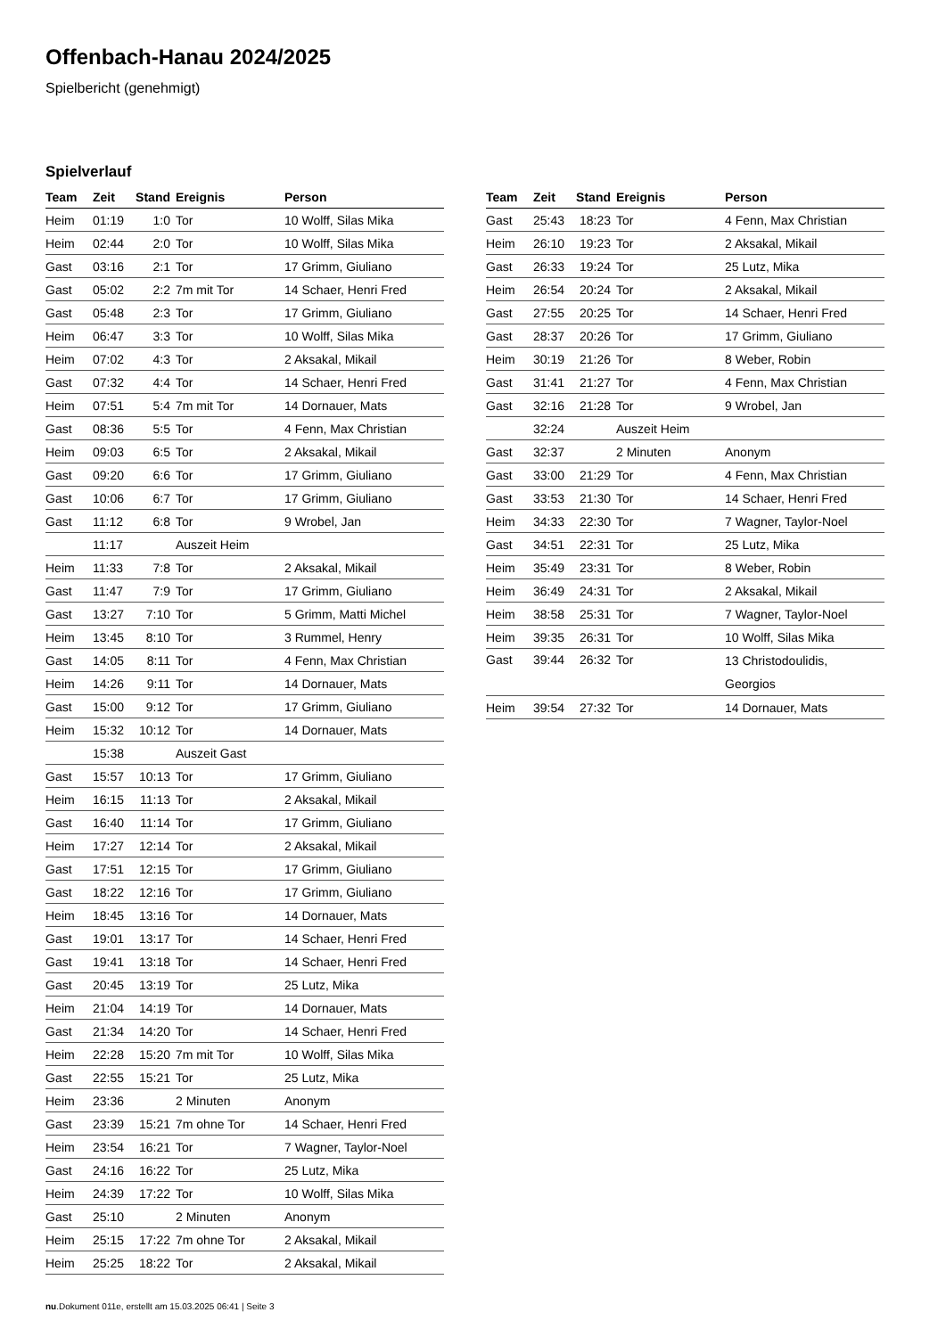Offenbach-Hanau 2024/2025
Spielbericht (genehmigt)
Spielverlauf
| Team | Zeit | Stand | Ereignis | Person |
| --- | --- | --- | --- | --- |
| Heim | 01:19 | 1:0 | Tor | 10 Wolff, Silas Mika |
| Heim | 02:44 | 2:0 | Tor | 10 Wolff, Silas Mika |
| Gast | 03:16 | 2:1 | Tor | 17 Grimm, Giuliano |
| Gast | 05:02 | 2:2 | 7m mit Tor | 14 Schaer, Henri Fred |
| Gast | 05:48 | 2:3 | Tor | 17 Grimm, Giuliano |
| Heim | 06:47 | 3:3 | Tor | 10 Wolff, Silas Mika |
| Heim | 07:02 | 4:3 | Tor | 2 Aksakal, Mikail |
| Gast | 07:32 | 4:4 | Tor | 14 Schaer, Henri Fred |
| Heim | 07:51 | 5:4 | 7m mit Tor | 14 Dornauer, Mats |
| Gast | 08:36 | 5:5 | Tor | 4 Fenn, Max Christian |
| Heim | 09:03 | 6:5 | Tor | 2 Aksakal, Mikail |
| Gast | 09:20 | 6:6 | Tor | 17 Grimm, Giuliano |
| Gast | 10:06 | 6:7 | Tor | 17 Grimm, Giuliano |
| Gast | 11:12 | 6:8 | Tor | 9 Wrobel, Jan |
| | 11:17 | | Auszeit Heim | |
| Heim | 11:33 | 7:8 | Tor | 2 Aksakal, Mikail |
| Gast | 11:47 | 7:9 | Tor | 17 Grimm, Giuliano |
| Gast | 13:27 | 7:10 | Tor | 5 Grimm, Matti Michel |
| Heim | 13:45 | 8:10 | Tor | 3 Rummel, Henry |
| Gast | 14:05 | 8:11 | Tor | 4 Fenn, Max Christian |
| Heim | 14:26 | 9:11 | Tor | 14 Dornauer, Mats |
| Gast | 15:00 | 9:12 | Tor | 17 Grimm, Giuliano |
| Heim | 15:32 | 10:12 | Tor | 14 Dornauer, Mats |
| | 15:38 | | Auszeit Gast | |
| Gast | 15:57 | 10:13 | Tor | 17 Grimm, Giuliano |
| Heim | 16:15 | 11:13 | Tor | 2 Aksakal, Mikail |
| Gast | 16:40 | 11:14 | Tor | 17 Grimm, Giuliano |
| Heim | 17:27 | 12:14 | Tor | 2 Aksakal, Mikail |
| Gast | 17:51 | 12:15 | Tor | 17 Grimm, Giuliano |
| Gast | 18:22 | 12:16 | Tor | 17 Grimm, Giuliano |
| Heim | 18:45 | 13:16 | Tor | 14 Dornauer, Mats |
| Gast | 19:01 | 13:17 | Tor | 14 Schaer, Henri Fred |
| Gast | 19:41 | 13:18 | Tor | 14 Schaer, Henri Fred |
| Gast | 20:45 | 13:19 | Tor | 25 Lutz, Mika |
| Heim | 21:04 | 14:19 | Tor | 14 Dornauer, Mats |
| Gast | 21:34 | 14:20 | Tor | 14 Schaer, Henri Fred |
| Heim | 22:28 | 15:20 | 7m mit Tor | 10 Wolff, Silas Mika |
| Gast | 22:55 | 15:21 | Tor | 25 Lutz, Mika |
| Heim | 23:36 | | 2 Minuten | Anonym |
| Gast | 23:39 | 15:21 | 7m ohne Tor | 14 Schaer, Henri Fred |
| Heim | 23:54 | 16:21 | Tor | 7 Wagner, Taylor-Noel |
| Gast | 24:16 | 16:22 | Tor | 25 Lutz, Mika |
| Heim | 24:39 | 17:22 | Tor | 10 Wolff, Silas Mika |
| Gast | 25:10 | | 2 Minuten | Anonym |
| Heim | 25:15 | 17:22 | 7m ohne Tor | 2 Aksakal, Mikail |
| Heim | 25:25 | 18:22 | Tor | 2 Aksakal, Mikail |
| Team | Zeit | Stand | Ereignis | Person |
| --- | --- | --- | --- | --- |
| Gast | 25:43 | 18:23 | Tor | 4 Fenn, Max Christian |
| Heim | 26:10 | 19:23 | Tor | 2 Aksakal, Mikail |
| Gast | 26:33 | 19:24 | Tor | 25 Lutz, Mika |
| Heim | 26:54 | 20:24 | Tor | 2 Aksakal, Mikail |
| Gast | 27:55 | 20:25 | Tor | 14 Schaer, Henri Fred |
| Gast | 28:37 | 20:26 | Tor | 17 Grimm, Giuliano |
| Heim | 30:19 | 21:26 | Tor | 8 Weber, Robin |
| Gast | 31:41 | 21:27 | Tor | 4 Fenn, Max Christian |
| Gast | 32:16 | 21:28 | Tor | 9 Wrobel, Jan |
| | 32:24 | | Auszeit Heim | |
| Gast | 32:37 | | 2 Minuten | Anonym |
| Gast | 33:00 | 21:29 | Tor | 4 Fenn, Max Christian |
| Gast | 33:53 | 21:30 | Tor | 14 Schaer, Henri Fred |
| Heim | 34:33 | 22:30 | Tor | 7 Wagner, Taylor-Noel |
| Gast | 34:51 | 22:31 | Tor | 25 Lutz, Mika |
| Heim | 35:49 | 23:31 | Tor | 8 Weber, Robin |
| Heim | 36:49 | 24:31 | Tor | 2 Aksakal, Mikail |
| Heim | 38:58 | 25:31 | Tor | 7 Wagner, Taylor-Noel |
| Heim | 39:35 | 26:31 | Tor | 10 Wolff, Silas Mika |
| Gast | 39:44 | 26:32 | Tor | 13 Christodoulidis, Georgios |
| Heim | 39:54 | 27:32 | Tor | 14 Dornauer, Mats |
nu.Dokument 011e, erstellt am 15.03.2025 06:41 | Seite 3